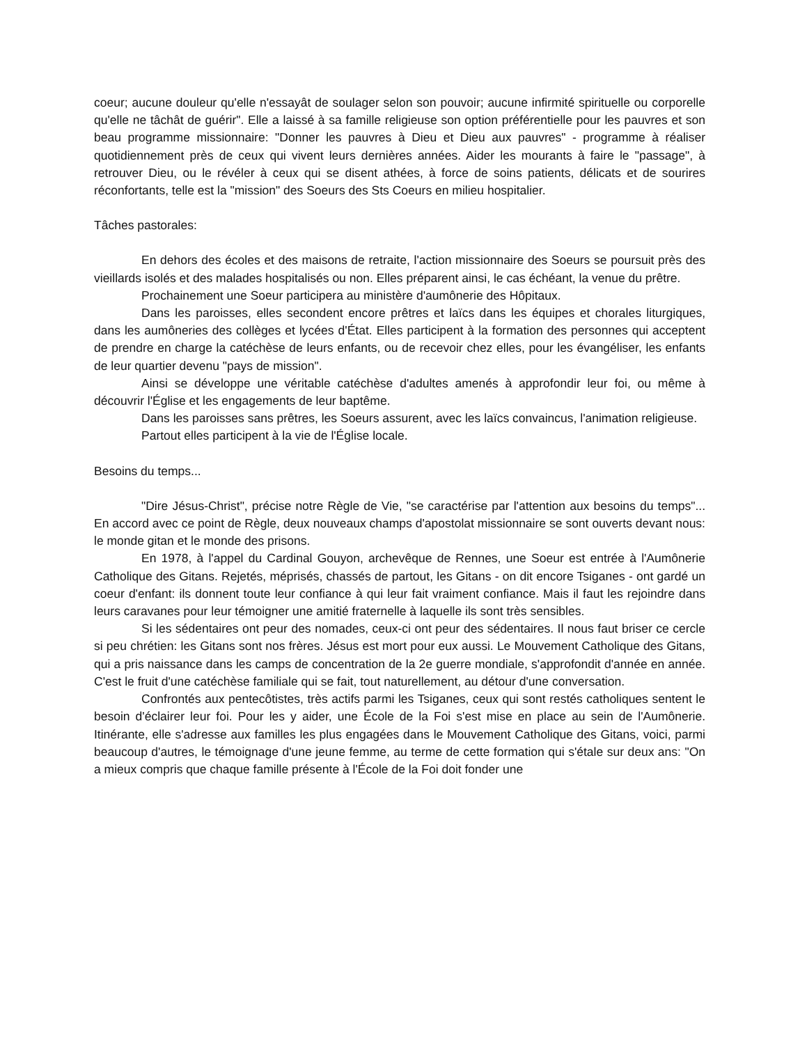coeur; aucune douleur qu'elle n'essayât de soulager selon son pouvoir; aucune infirmité spirituelle ou corporelle qu'elle ne tâchât de guérir". Elle a laissé à sa famille religieuse son option préférentielle pour les pauvres et son beau programme missionnaire: "Donner les pauvres à Dieu et Dieu aux pauvres" - programme à réaliser quotidiennement près de ceux qui vivent leurs dernières années. Aider les mourants à faire le "passage", à retrouver Dieu, ou le révéler à ceux qui se disent athées, à force de soins patients, délicats et de sourires réconfortants, telle est la "mission" des Soeurs des Sts Coeurs en milieu hospitalier.
Tâches pastorales:
En dehors des écoles et des maisons de retraite, l'action missionnaire des Soeurs se poursuit près des vieillards isolés et des malades hospitalisés ou non. Elles préparent ainsi, le cas échéant, la venue du prêtre.
Prochainement une Soeur participera au ministère d'aumônerie des Hôpitaux.
Dans les paroisses, elles secondent encore prêtres et laïcs dans les équipes et chorales liturgiques, dans les aumôneries des collèges et lycées d'État. Elles participent à la formation des personnes qui acceptent de prendre en charge la catéchèse de leurs enfants, ou de recevoir chez elles, pour les évangéliser, les enfants de leur quartier devenu "pays de mission".
Ainsi se développe une véritable catéchèse d'adultes amenés à approfondir leur foi, ou même à découvrir l'Église et les engagements de leur baptême.
Dans les paroisses sans prêtres, les Soeurs assurent, avec les laïcs convaincus, l'animation religieuse.
Partout elles participent à la vie de l'Église locale.
Besoins du temps...
"Dire Jésus-Christ", précise notre Règle de Vie, "se caractérise par l'attention aux besoins du temps"... En accord avec ce point de Règle, deux nouveaux champs d'apostolat missionnaire se sont ouverts devant nous: le monde gitan et le monde des prisons.
En 1978, à l'appel du Cardinal Gouyon, archevêque de Rennes, une Soeur est entrée à l'Aumônerie Catholique des Gitans. Rejetés, méprisés, chassés de partout, les Gitans - on dit encore Tsiganes - ont gardé un coeur d'enfant: ils donnent toute leur confiance à qui leur fait vraiment confiance. Mais il faut les rejoindre dans leurs caravanes pour leur témoigner une amitié fraternelle à laquelle ils sont très sensibles.
Si les sédentaires ont peur des nomades, ceux-ci ont peur des sédentaires. Il nous faut briser ce cercle si peu chrétien: les Gitans sont nos frères. Jésus est mort pour eux aussi. Le Mouvement Catholique des Gitans, qui a pris naissance dans les camps de concentration de la 2e guerre mondiale, s'approfondit d'année en année. C'est le fruit d'une catéchèse familiale qui se fait, tout naturellement, au détour d'une conversation.
Confrontés aux pentecôtistes, très actifs parmi les Tsiganes, ceux qui sont restés catholiques sentent le besoin d'éclairer leur foi. Pour les y aider, une École de la Foi s'est mise en place au sein de l'Aumônerie. Itinérante, elle s'adresse aux familles les plus engagées dans le Mouvement Catholique des Gitans, voici, parmi beaucoup d'autres, le témoignage d'une jeune femme, au terme de cette formation qui s'étale sur deux ans: "On a mieux compris que chaque famille présente à l'École de la Foi doit fonder une